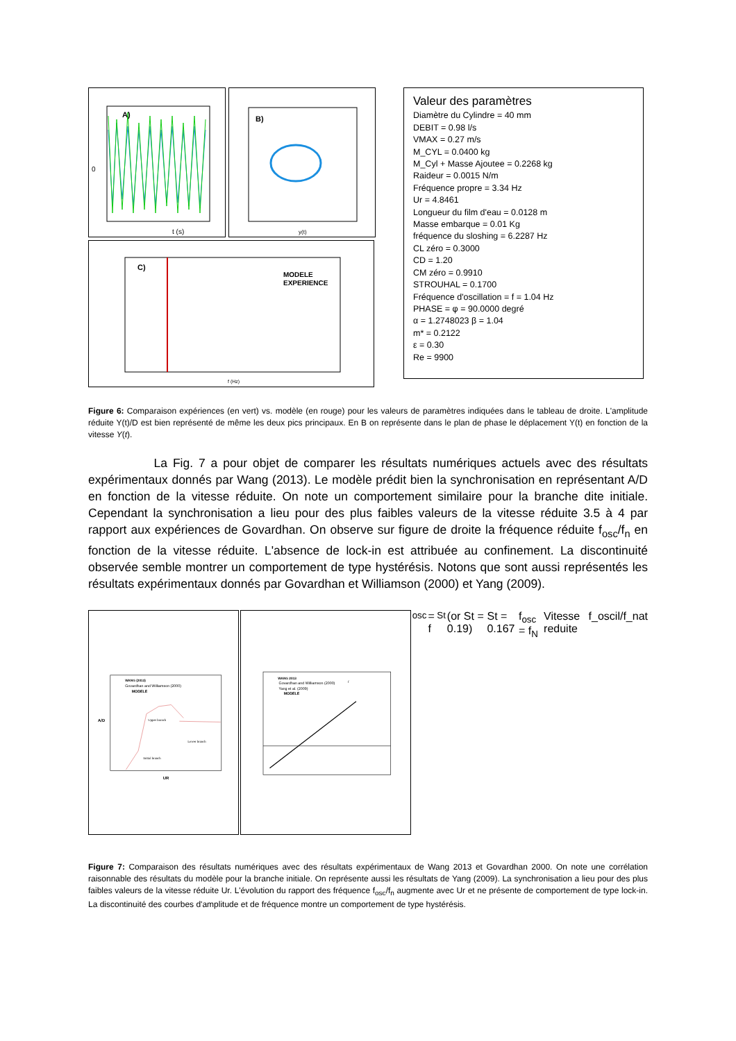A)
0
t (s)
B)
y(t)
C)
MODELE
EXPERIENCE
f (Hz)
Valeur des paramètres
Diamètre du Cylindre = 40 mm
DEBIT = 0.98 l/s
VMAX = 0.27 m/s
M_CYL = 0.0400 kg
M_Cyl + Masse Ajoutee = 0.2268 kg
Raideur = 0.0015 N/m
Fréquence propre = 3.34 Hz
Ur = 4.8461
Longueur du film d'eau = 0.0128 m
Masse embarque = 0.01 Kg
fréquence du sloshing = 6.2287 Hz
CL zéro = 0.3000
CD = 1.20
CM zéro = 0.9910
STROUHAL = 0.1700
Fréquence d'oscillation = f = 1.04 Hz
PHASE = φ = 90.0000 degré
α = 1.2748023 β = 1.04
m* = 0.2122
ε = 0.30
Re = 9900
Figure 6: Comparaison expériences (en vert) vs. modèle (en rouge) pour les valeurs de paramètres indiquées dans le tableau de droite. L'amplitude réduite Y(t)/D est bien représenté de même les deux pics principaux. En B on représente dans le plan de phase le déplacement Y(t) en fonction de la vitesse Y(t).
La Fig. 7 a pour objet de comparer les résultats numériques actuels avec des résultats expérimentaux donnés par Wang (2013). Le modèle prédit bien la synchronisation en représentant A/D en fonction de la vitesse réduite. On note un comportement similaire pour la branche dite initiale. Cependant la synchronisation a lieu pour des plus faibles valeurs de la vitesse réduite 3.5 à 4 par rapport aux expériences de Govardhan. On observe sur figure de droite la fréquence réduite f<sub>osc</sub>/f<sub>n</sub> en fonction de la vitesse réduite. L'absence de lock-in est attribuée au confinement. La discontinuité observée semble montrer un comportement de type hystérésis. Notons que sont aussi représentés les résultats expérimentaux donnés par Govardhan et Williamson (2000) et Yang (2009).
WANG (2013)
Govardhan and Williamson (2000)
MODELE
Upper branch
Lower branch
Initial branch
A/D
UR
WANG 2013
Govardhan and Williamson (2000)
Yang et al. (2009)
MODELE
fosc = fSt (or St = 0.19)
St = 0.167
fosc = fN
Vitesse reduite
f_oscil/f_nat
Figure 7: Comparaison des résultats numériques avec des résultats expérimentaux de Wang 2013 et Govardhan 2000. On note une corrélation raisonnable des résultats du modèle pour la branche initiale. On représente aussi les résultats de Yang (2009). La synchronisation a lieu pour des plus faibles valeurs de la vitesse réduite Ur. L'évolution du rapport des fréquence f<sub>osc</sub>/f<sub>n</sub> augmente avec Ur et ne présente de comportement de type lock-in. La discontinuité des courbes d'amplitude et de fréquence montre un comportement de type hystérésis.